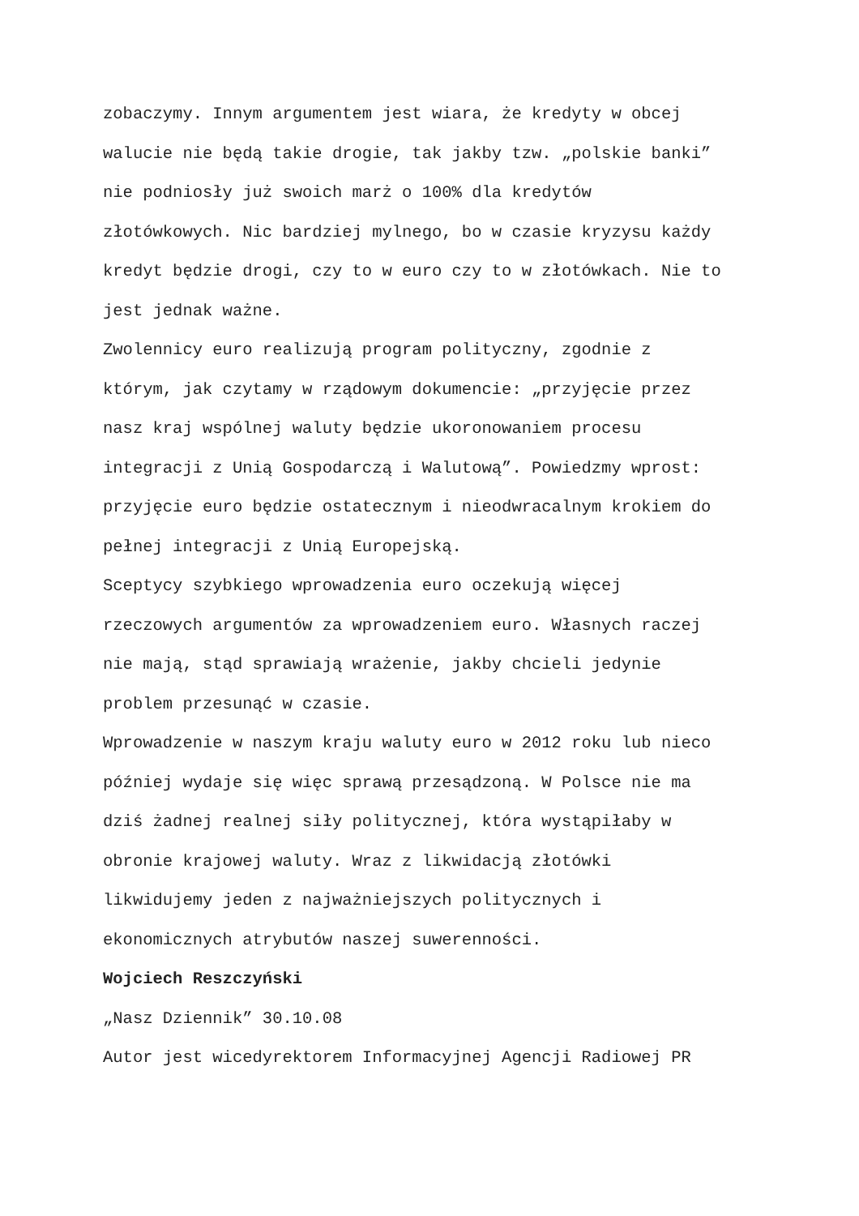zobaczymy. Innym argumentem jest wiara, że kredyty w obcej
walucie nie będą takie drogie, tak jakby tzw. „polskie banki”
nie podniosły już swoich marż o 100% dla kredytów
złotówkowych. Nic bardziej mylnego, bo w czasie kryzysu każdy
kredyt będzie drogi, czy to w euro czy to w złotówkach. Nie to
jest jednak ważne.
Zwolennicy euro realizują program polityczny, zgodnie z
którym, jak czytamy w rządowym dokumencie: „przyjęcie przez
nasz kraj wspólnej waluty będzie ukoronowaniem procesu
integracji z Unią Gospodarczą i Walutową”. Powiedzmy wprost:
przyjęcie euro będzie ostatecznym i nieodwracalnym krokiem do
pełnej integracji z Unią Europejską.
Sceptycy szybkiego wprowadzenia euro oczekują więcej
rzeczowych argumentów za wprowadzeniem euro. Własnych raczej
nie mają, stąd sprawiają wrażenie, jakby chcieli jedynie
problem przesunąć w czasie.
Wprowadzenie w naszym kraju waluty euro w 2012 roku lub nieco
później wydaje się więc sprawą przesądzoną. W Polsce nie ma
dziś żadnej realnej siły politycznej, która wystąpiłaby w
obronie krajowej waluty. Wraz z likwidacją złotówki
likwidujemy jeden z najważniejszych politycznych i
ekonomicznych atrybutów naszej suwerenności.
Wojciech Reszczyński
„Nasz Dziennik” 30.10.08
Autor jest wicedyrektorem Informacyjnej Agencji Radiowej PR